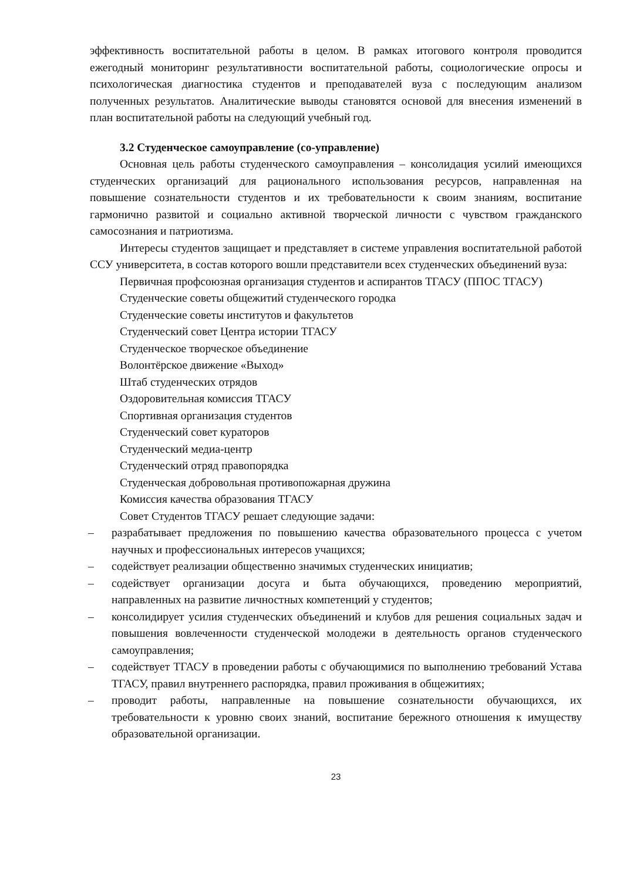эффективность воспитательной работы в целом. В рамках итогового контроля проводится ежегодный мониторинг результативности воспитательной работы, социологические опросы и психологическая диагностика студентов и преподавателей вуза с последующим анализом полученных результатов. Аналитические выводы становятся основой для внесения изменений в план воспитательной работы на следующий учебный год.
3.2 Студенческое самоуправление (со-управление)
Основная цель работы студенческого самоуправления – консолидация усилий имеющихся студенческих организаций для рационального использования ресурсов, направленная на повышение сознательности студентов и их требовательности к своим знаниям, воспитание гармонично развитой и социально активной творческой личности с чувством гражданского самосознания и патриотизма.
Интересы студентов защищает и представляет в системе управления воспитательной работой ССУ университета, в состав которого вошли представители всех студенческих объединений вуза:
Первичная профсоюзная организация студентов и аспирантов ТГАСУ (ППОС ТГАСУ)
Студенческие советы общежитий студенческого городка
Студенческие советы институтов и факультетов
Студенческий совет Центра истории ТГАСУ
Студенческое творческое объединение
Волонтёрское движение «Выход»
Штаб студенческих отрядов
Оздоровительная комиссия ТГАСУ
Спортивная организация студентов
Студенческий совет кураторов
Студенческий медиа-центр
Студенческий отряд правопорядка
Студенческая добровольная противопожарная дружина
Комиссия качества образования ТГАСУ
Совет Студентов ТГАСУ решает следующие задачи:
– разрабатывает предложения по повышению качества образовательного процесса с учетом научных и профессиональных интересов учащихся;
– содействует реализации общественно значимых студенческих инициатив;
– содействует организации досуга и быта обучающихся, проведению мероприятий, направленных на развитие личностных компетенций у студентов;
– консолидирует усилия студенческих объединений и клубов для решения социальных задач и повышения вовлеченности студенческой молодежи в деятельность органов студенческого самоуправления;
– содействует ТГАСУ в проведении работы с обучающимися по выполнению требований Устава ТГАСУ, правил внутреннего распорядка, правил проживания в общежитиях;
– проводит работы, направленные на повышение сознательности обучающихся, их требовательности к уровню своих знаний, воспитание бережного отношения к имуществу образовательной организации.
23